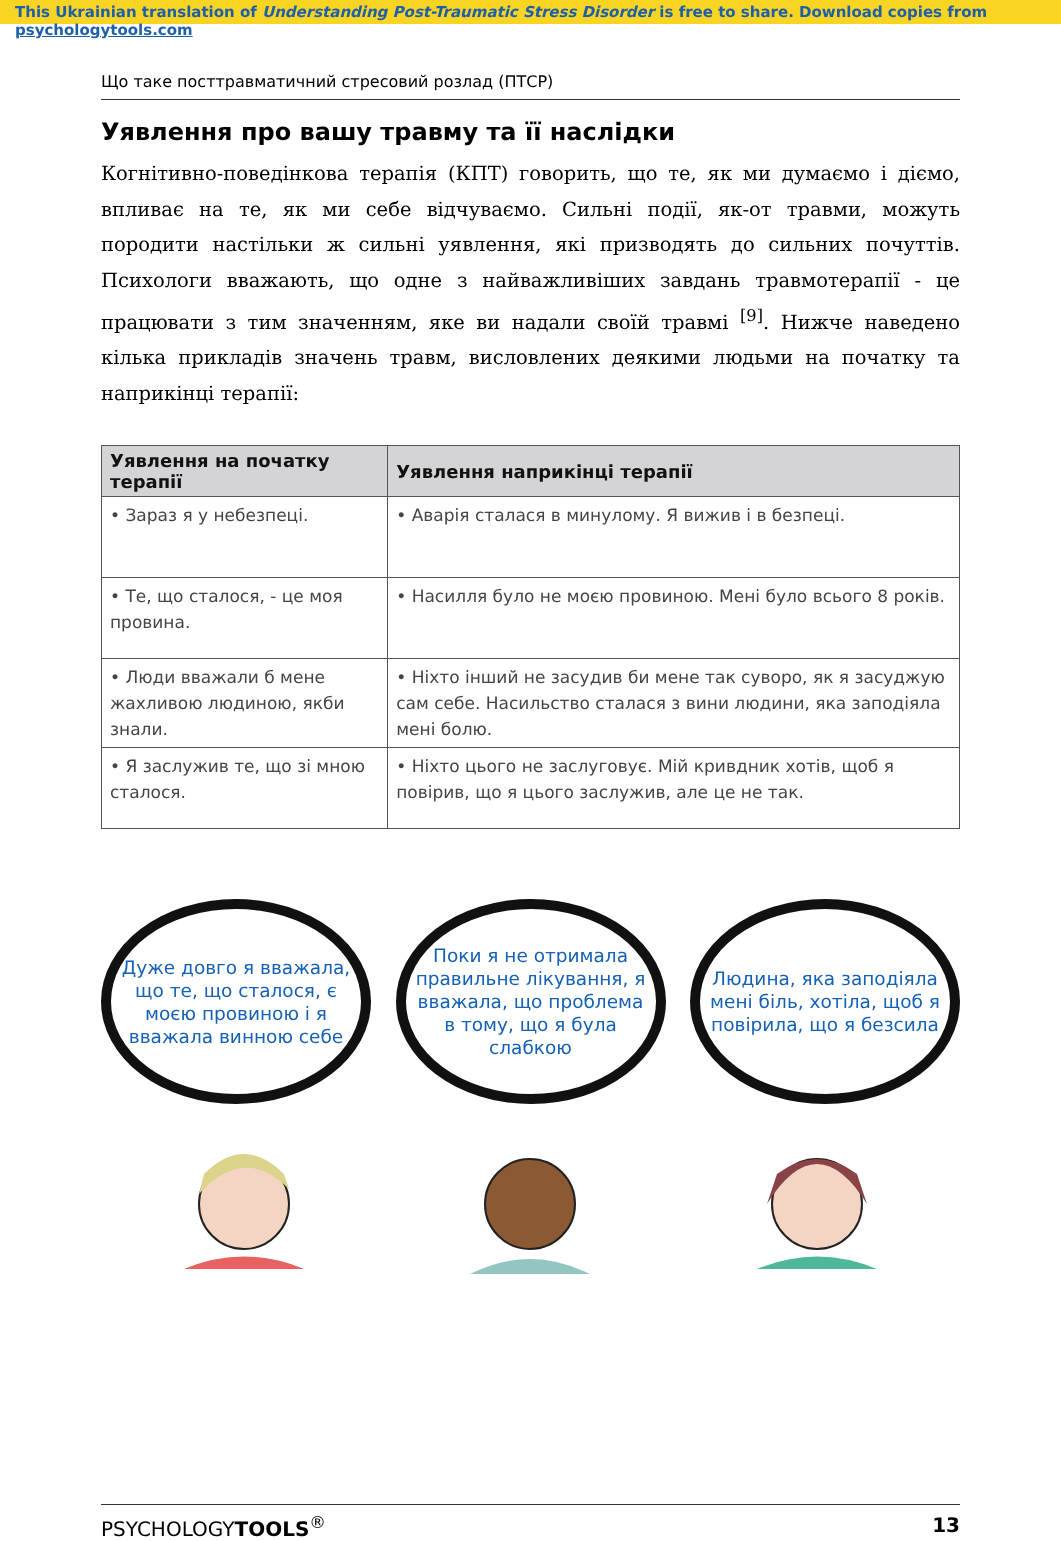This Ukrainian translation of Understanding Post-Traumatic Stress Disorder is free to share. Download copies from psychologytools.com
Що таке посттравматичний стресовий розлад (ПТСР)
Уявлення про вашу травму та її наслідки
Когнітивно-поведінкова терапія (КПТ) говорить, що те, як ми думаємо і діємо, впливає на те, як ми себе відчуваємо. Сильні події, як-от травми, можуть породити настільки ж сильні уявлення, які призводять до сильних почуттів. Психологи вважають, що одне з найважливіших завдань травмотерапії - це працювати з тим значенням, яке ви надали своїй травмі <sup>[9]</sup>. Нижче наведено кілька прикладів значень травм, висловлених деякими людьми на початку та наприкінці терапії:
| Уявлення на початку терапії | Уявлення наприкінці терапії |
| --- | --- |
| • Зараз я у небезпеці. | • Аварія сталася в минулому. Я вижив і в безпеці. |
| • Те, що сталося, - це моя провина. | • Насилля було не моєю провиною. Мені було всього 8 років. |
| • Люди вважали б мене жахливою людиною, якби знали. | • Ніхто інший не засудив би мене так суворо, як я засуджую сам себе. Насильство сталася з вини людини, яка заподіяла мені болю. |
| • Я заслужив те, що зі мною сталося. | • Ніхто цього не заслуговує. Мій кривдник хотів, щоб я повірив, що я цього заслужив, але це не так. |
Дуже довго я вважала, що те, що сталося, є моєю провиною і я вважала винною себе
Поки я не отримала правильне лікування, я вважала, що проблема в тому, що я була слабкою
Людина, яка заподіяла мені біль, хотіла, щоб я повірила, що я безсила
PSYCHOLOGYTOOLS<sup>®</sup> 13